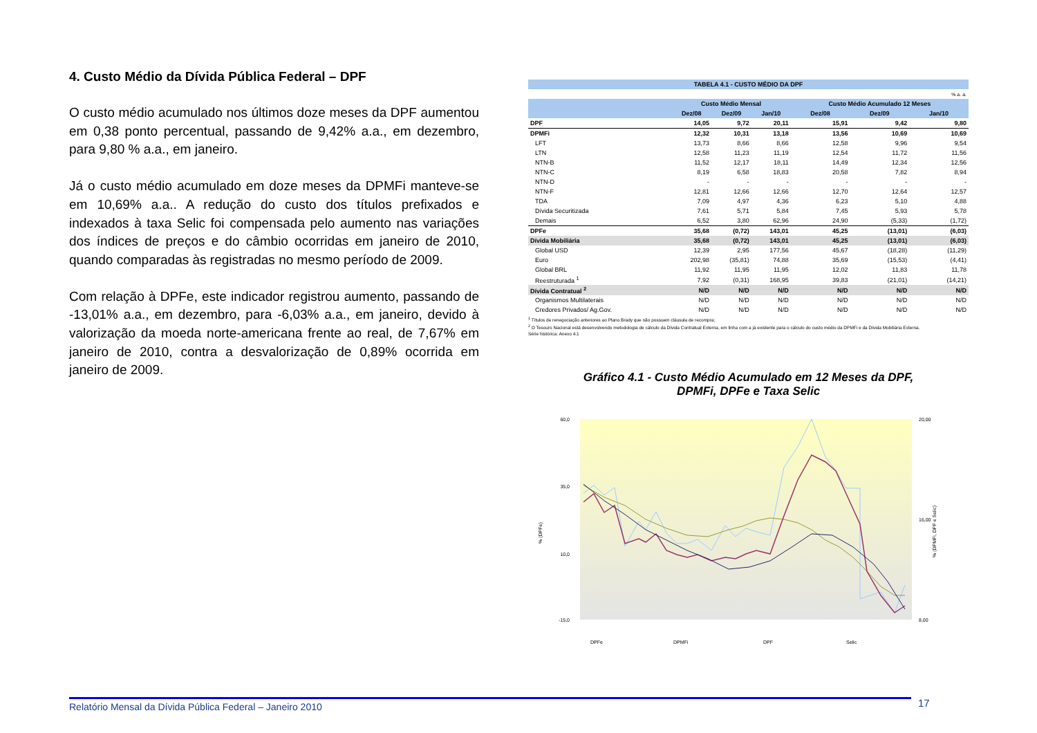4. Custo Médio da Dívida Pública Federal – DPF
O custo médio acumulado nos últimos doze meses da DPF aumentou em 0,38 ponto percentual, passando de 9,42% a.a., em dezembro, para 9,80 % a.a., em janeiro.
Já o custo médio acumulado em doze meses da DPMFi manteve-se em 10,69% a.a.. A redução do custo dos títulos prefixados e indexados à taxa Selic foi compensada pelo aumento nas variações dos índices de preços e do câmbio ocorridas em janeiro de 2010, quando comparadas às registradas no mesmo período de 2009.
Com relação à DPFe, este indicador registrou aumento, passando de -13,01% a.a., em dezembro, para -6,03% a.a., em janeiro, devido à valorização da moeda norte-americana frente ao real, de 7,67% em janeiro de 2010, contra a desvalorização de 0,89% ocorrida em janeiro de 2009.
| TABELA 4.1 - CUSTO MÉDIO DA DPF | | | | | | |
| --- | --- | --- | --- | --- | --- | --- |
| % a. a. | | | | | | |
| | Custo Médio Mensal | | | Custo Médio Acumulado 12 Meses | | |
| | Dez/08 | Dez/09 | Jan/10 | Dez/08 | Dez/09 | Jan/10 |
| DPF | 14,05 | 9,72 | 20,11 | 15,91 | 9,42 | 9,80 |
| DPMFi | 12,32 | 10,31 | 13,18 | 13,56 | 10,69 | 10,69 |
| LFT | 13,73 | 8,66 | 8,66 | 12,58 | 9,96 | 9,54 |
| LTN | 12,58 | 11,23 | 11,19 | 12,54 | 11,72 | 11,56 |
| NTN-B | 11,52 | 12,17 | 18,11 | 14,49 | 12,34 | 12,56 |
| NTN-C | 8,19 | 6,58 | 18,83 | 20,58 | 7,82 | 8,94 |
| NTN-D | - | - | - | - | - | - |
| NTN-F | 12,81 | 12,66 | 12,66 | 12,70 | 12,64 | 12,57 |
| TDA | 7,09 | 4,97 | 4,36 | 6,23 | 5,10 | 4,88 |
| Dívida Securitizada | 7,61 | 5,71 | 5,84 | 7,45 | 5,93 | 5,78 |
| Demais | 6,52 | 3,80 | 62,96 | 24,90 | (5,33) | (1,72) |
| DPFe | 35,68 | (0,72) | 143,01 | 45,25 | (13,01) | (6,03) |
| Dívida Mobiliária | 35,68 | (0,72) | 143,01 | 45,25 | (13,01) | (6,03) |
| Global USD | 12,39 | 2,95 | 177,56 | 45,67 | (18,28) | (11,29) |
| Euro | 202,98 | (35,81) | 74,88 | 35,69 | (15,53) | (4,41) |
| Global BRL | 11,92 | 11,95 | 11,95 | 12,02 | 11,83 | 11,78 |
| Reestruturada <sup>1</sup> | 7,92 | (0,31) | 168,95 | 39,83 | (21,01) | (14,21) |
| Dívida Contratual <sup>2</sup> | N/D | N/D | N/D | N/D | N/D | N/D |
| Organismos Multilaterais | N/D | N/D | N/D | N/D | N/D | N/D |
| Credores Privados/ Ag.Gov. | N/D | N/D | N/D | N/D | N/D | N/D |
<sup>1</sup> Títulos de renegociação anteriores ao Plano Brady que não possuem cláusula de recompra;
<sup>2</sup> O Tesouro Nacional está desenvolvendo metodologia de cálculo da Dívida Contratual Externa, em linha com a já existente para o cálculo do custo médio da DPMFi e da Dívida Mobiliária Externa.
Série histórica: Anexo 4.1
Gráfico 4.1 - Custo Médio Acumulado em 12 Meses da DPF,
DPMFi, DPFe e Taxa Selic
60,0
35,0
10,0
-15,0
20,00
16,00
8,00
% (DPFe)
% (DPMFi, DPF e Selic)
DPFe
DPMFi
DPF
Selic
Relatório Mensal da Dívida Pública Federal – Janeiro 2010 17